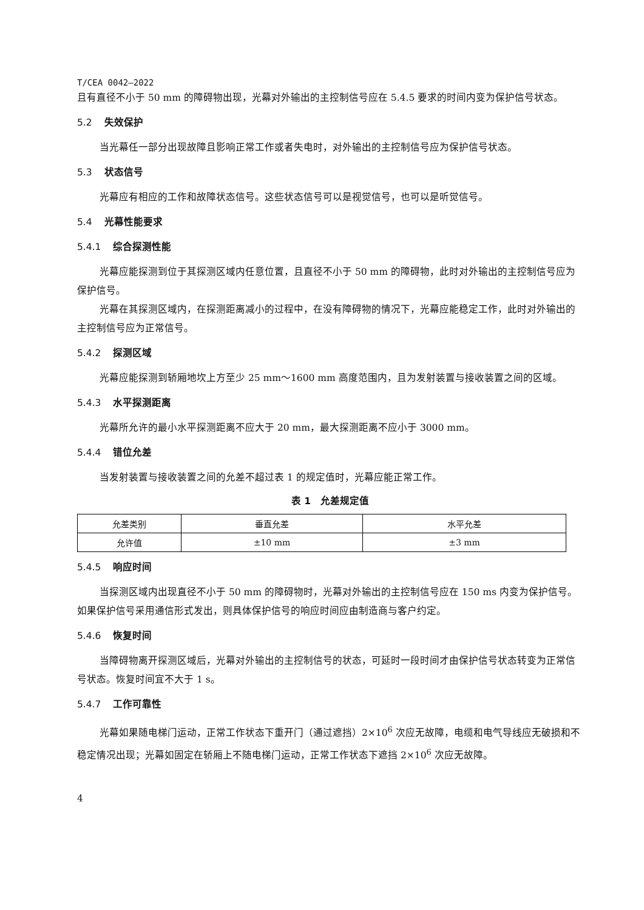T/CEA 0042—2022
且有直径不小于 50 mm 的障碍物出现，光幕对外输出的主控制信号应在 5.4.5 要求的时间内变为保护信号状态。
5.2 失效保护
当光幕任一部分出现故障且影响正常工作或者失电时，对外输出的主控制信号应为保护信号状态。
5.3 状态信号
光幕应有相应的工作和故障状态信号。这些状态信号可以是视觉信号，也可以是听觉信号。
5.4 光幕性能要求
5.4.1 综合探测性能
光幕应能探测到位于其探测区域内任意位置，且直径不小于 50 mm 的障碍物，此时对外输出的主控制信号应为保护信号。
光幕在其探测区域内，在探测距离减小的过程中，在没有障碍物的情况下，光幕应能稳定工作，此时对外输出的主控制信号应为正常信号。
5.4.2 探测区域
光幕应能探测到轿厢地坎上方至少 25 mm～1600 mm 高度范围内，且为发射装置与接收装置之间的区域。
5.4.3 水平探测距离
光幕所允许的最小水平探测距离不应大于 20 mm，最大探测距离不应小于 3000 mm。
5.4.4 错位允差
当发射装置与接收装置之间的允差不超过表 1 的规定值时，光幕应能正常工作。
表 1　允差规定值
| 允差类别 | 垂直允差 | 水平允差 |
| 允许值 | ±10 mm | ±3 mm |
5.4.5 响应时间
当探测区域内出现直径不小于 50 mm 的障碍物时，光幕对外输出的主控制信号应在 150 ms 内变为保护信号。如果保护信号采用通信形式发出，则具体保护信号的响应时间应由制造商与客户约定。
5.4.6 恢复时间
当障碍物离开探测区域后，光幕对外输出的主控制信号的状态，可延时一段时间才由保护信号状态转变为正常信号状态。恢复时间宜不大于 1 s。
5.4.7 工作可靠性
光幕如果随电梯门运动，正常工作状态下重开门（通过遮挡）2×10<sup>6</sup> 次应无故障，电缆和电气导线应无破损和不稳定情况出现；光幕如固定在轿厢上不随电梯门运动，正常工作状态下遮挡 2×10<sup>6</sup> 次应无故障。
4